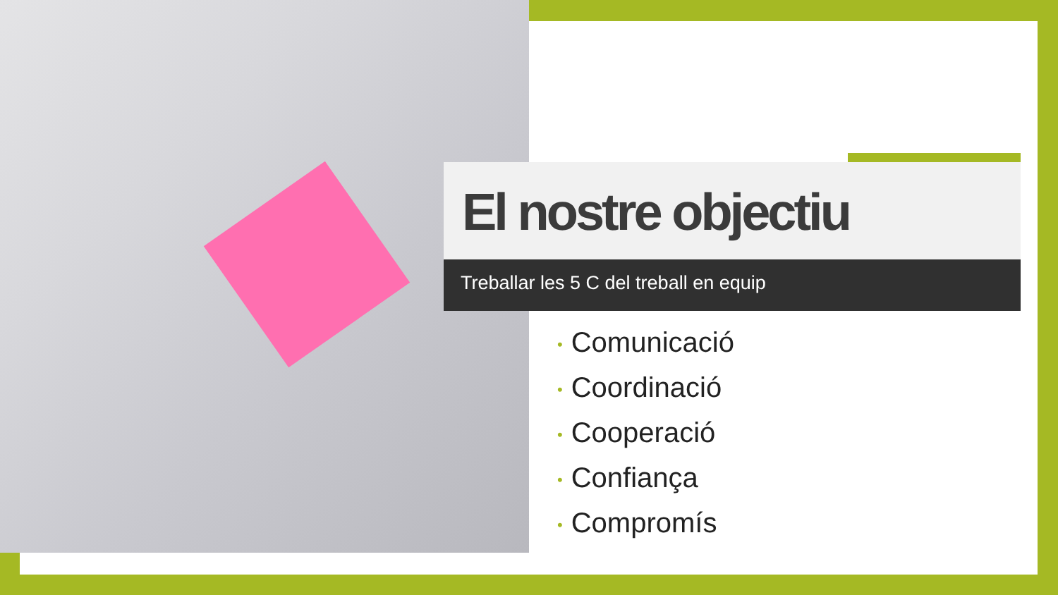El nostre objectiu
Treballar les 5 C del treball en equip
• Comunicació
• Coordinació
• Cooperació
• Confiança
• Compromís